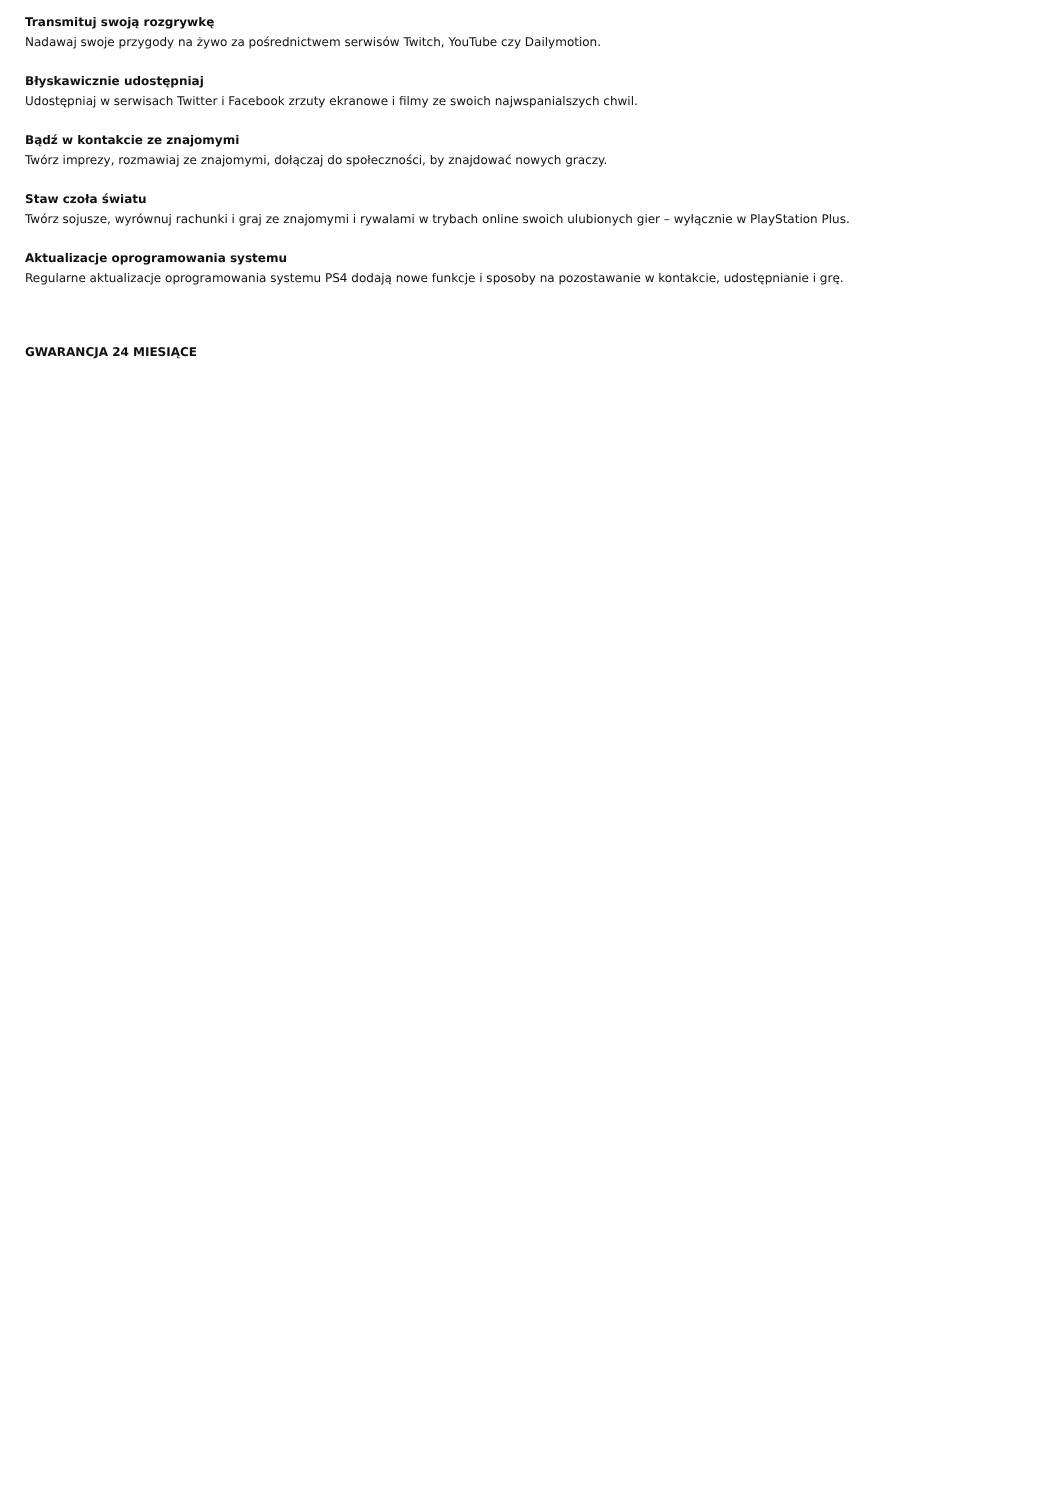Transmituj swoją rozgrywkę
Nadawaj swoje przygody na żywo za pośrednictwem serwisów Twitch, YouTube czy Dailymotion.
Błyskawicznie udostępniaj
Udostępniaj w serwisach Twitter i Facebook zrzuty ekranowe i filmy ze swoich najwspanialszych chwil.
Bądź w kontakcie ze znajomymi
Twórz imprezy, rozmawiaj ze znajomymi, dołączaj do społeczności, by znajdować nowych graczy.
Staw czoła światu
Twórz sojusze, wyrównuj rachunki i graj ze znajomymi i rywalami w trybach online swoich ulubionych gier – wyłącznie w PlayStation Plus.
Aktualizacje oprogramowania systemu
Regularne aktualizacje oprogramowania systemu PS4 dodają nowe funkcje i sposoby na pozostawanie w kontakcie, udostępnianie i grę.
GWARANCJA 24 MIESIĄCE